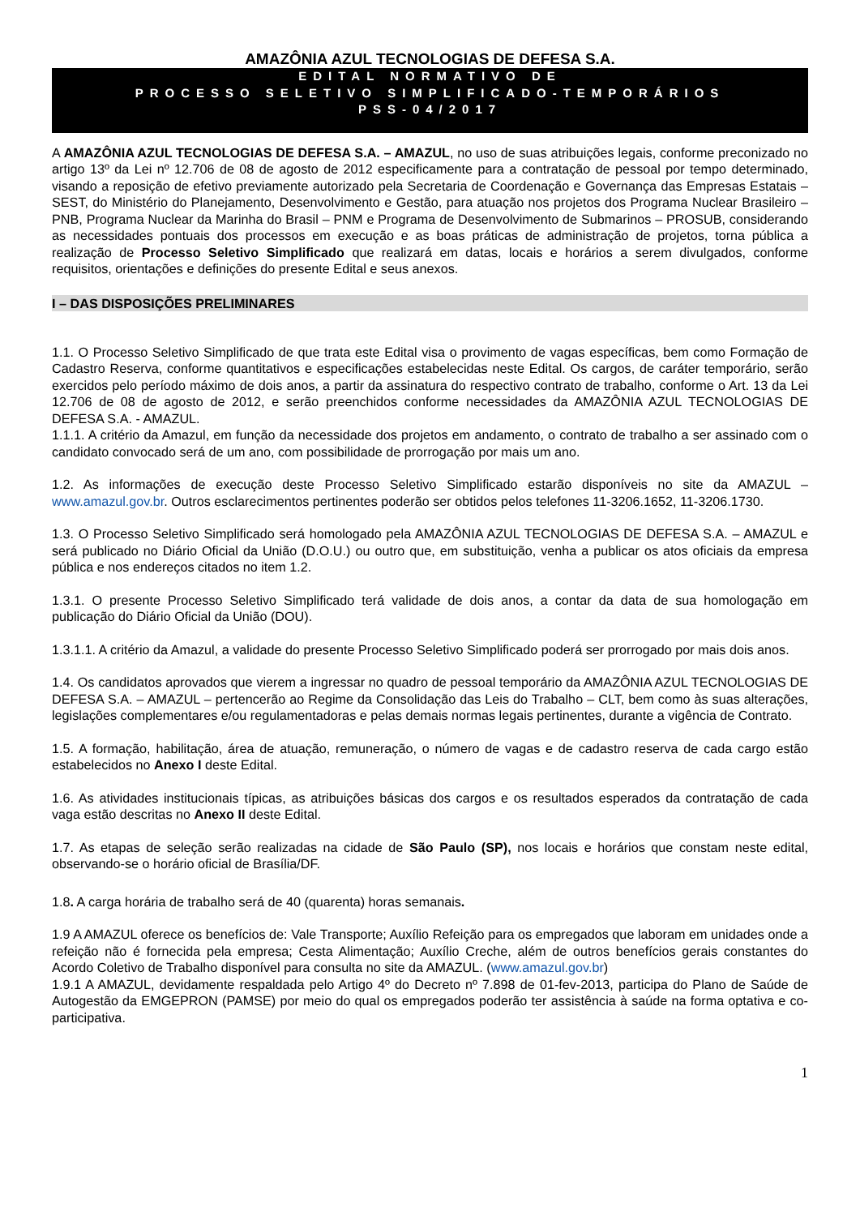AMAZÔNIA AZUL TECNOLOGIAS DE DEFESA S.A.
EDITAL NORMATIVO DE
PROCESSO SELETIVO SIMPLIFICADO-TEMPORÁRIOS
PSS-04/2017
A AMAZÔNIA AZUL TECNOLOGIAS DE DEFESA S.A. – AMAZUL, no uso de suas atribuições legais, conforme preconizado no artigo 13º da Lei nº 12.706 de 08 de agosto de 2012 especificamente para a contratação de pessoal por tempo determinado, visando a reposição de efetivo previamente autorizado pela Secretaria de Coordenação e Governança das Empresas Estatais – SEST, do Ministério do Planejamento, Desenvolvimento e Gestão, para atuação nos projetos dos Programa Nuclear Brasileiro – PNB, Programa Nuclear da Marinha do Brasil – PNM e Programa de Desenvolvimento de Submarinos – PROSUB, considerando as necessidades pontuais dos processos em execução e as boas práticas de administração de projetos, torna pública a realização de Processo Seletivo Simplificado que realizará em datas, locais e horários a serem divulgados, conforme requisitos, orientações e definições do presente Edital e seus anexos.
I – DAS DISPOSIÇÕES PRELIMINARES
1.1. O Processo Seletivo Simplificado de que trata este Edital visa o provimento de vagas específicas, bem como Formação de Cadastro Reserva, conforme quantitativos e especificações estabelecidas neste Edital. Os cargos, de caráter temporário, serão exercidos pelo período máximo de dois anos, a partir da assinatura do respectivo contrato de trabalho, conforme o Art. 13 da Lei 12.706 de 08 de agosto de 2012, e serão preenchidos conforme necessidades da AMAZÔNIA AZUL TECNOLOGIAS DE DEFESA S.A. - AMAZUL.
1.1.1. A critério da Amazul, em função da necessidade dos projetos em andamento, o contrato de trabalho a ser assinado com o candidato convocado será de um ano, com possibilidade de prorrogação por mais um ano.
1.2. As informações de execução deste Processo Seletivo Simplificado estarão disponíveis no site da AMAZUL – www.amazul.gov.br. Outros esclarecimentos pertinentes poderão ser obtidos pelos telefones 11-3206.1652, 11-3206.1730.
1.3. O Processo Seletivo Simplificado será homologado pela AMAZÔNIA AZUL TECNOLOGIAS DE DEFESA S.A. – AMAZUL e será publicado no Diário Oficial da União (D.O.U.) ou outro que, em substituição, venha a publicar os atos oficiais da empresa pública e nos endereços citados no item 1.2.
1.3.1. O presente Processo Seletivo Simplificado terá validade de dois anos, a contar da data de sua homologação em publicação do Diário Oficial da União (DOU).
1.3.1.1. A critério da Amazul, a validade do presente Processo Seletivo Simplificado poderá ser prorrogado por mais dois anos.
1.4. Os candidatos aprovados que vierem a ingressar no quadro de pessoal temporário da AMAZÔNIA AZUL TECNOLOGIAS DE DEFESA S.A. – AMAZUL – pertencerão ao Regime da Consolidação das Leis do Trabalho – CLT, bem como às suas alterações, legislações complementares e/ou regulamentadoras e pelas demais normas legais pertinentes, durante a vigência de Contrato.
1.5. A formação, habilitação, área de atuação, remuneração, o número de vagas e de cadastro reserva de cada cargo estão estabelecidos no Anexo I deste Edital.
1.6. As atividades institucionais típicas, as atribuições básicas dos cargos e os resultados esperados da contratação de cada vaga estão descritas no Anexo II deste Edital.
1.7. As etapas de seleção serão realizadas na cidade de São Paulo (SP), nos locais e horários que constam neste edital, observando-se o horário oficial de Brasília/DF.
1.8. A carga horária de trabalho será de 40 (quarenta) horas semanais.
1.9 A AMAZUL oferece os benefícios de: Vale Transporte; Auxílio Refeição para os empregados que laboram em unidades onde a refeição não é fornecida pela empresa; Cesta Alimentação; Auxílio Creche, além de outros benefícios gerais constantes do Acordo Coletivo de Trabalho disponível para consulta no site da AMAZUL. (www.amazul.gov.br)
1.9.1 A AMAZUL, devidamente respaldada pelo Artigo 4º do Decreto nº 7.898 de 01-fev-2013, participa do Plano de Saúde de Autogestão da EMGEPRON (PAMSE) por meio do qual os empregados poderão ter assistência à saúde na forma optativa e co-participativa.
1